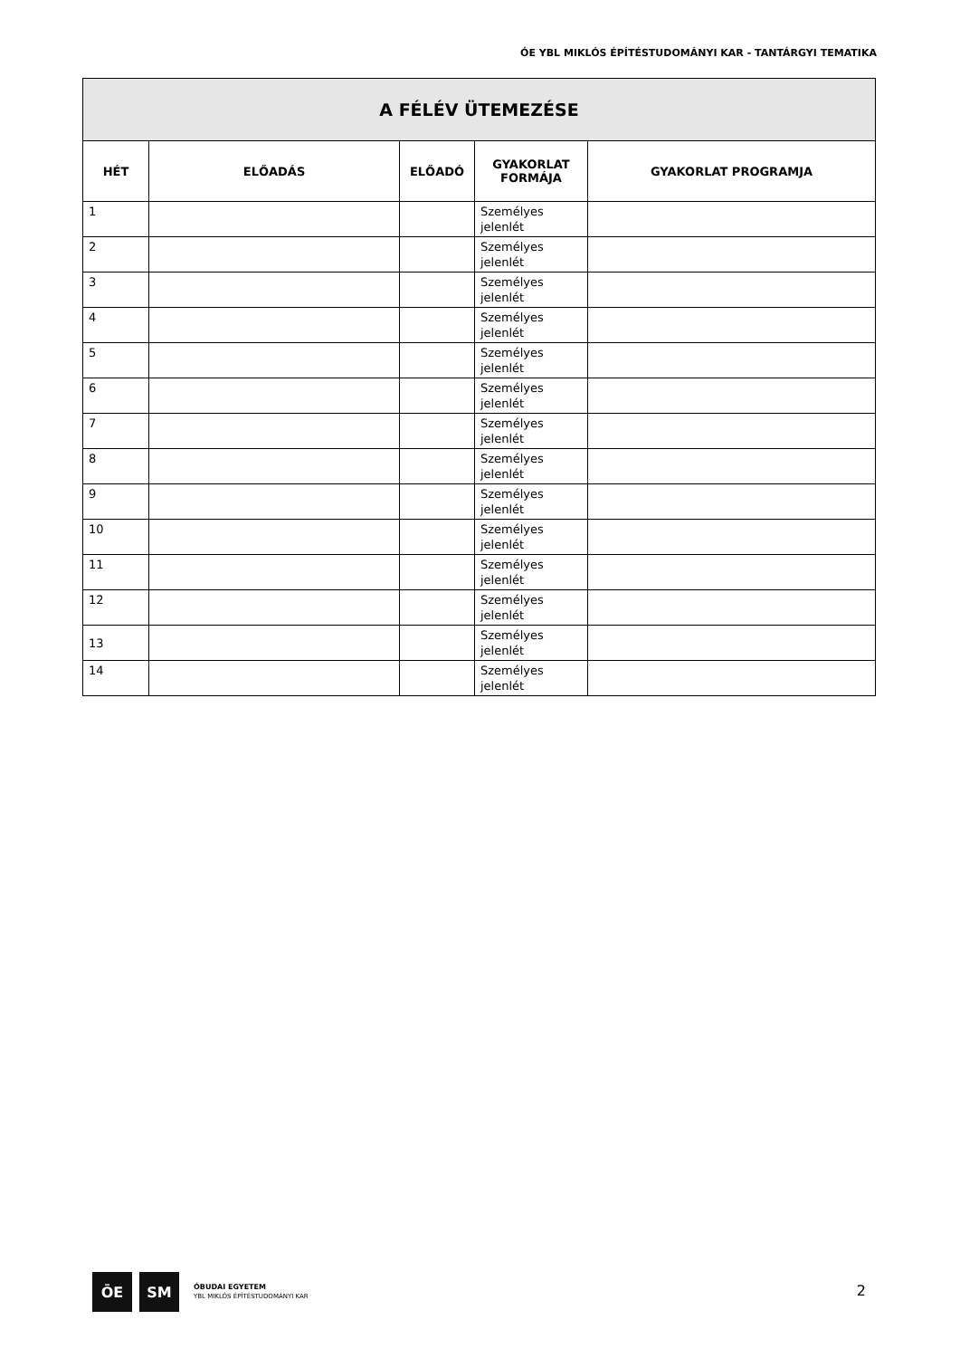ÓE YBL MIKLÓS ÉPÍTÉSTUDOMÁNYI KAR - TANTÁRGYI TEMATIKA
| A FÉLÉV ÜTEMEZÉSE | | | | |
| --- | --- | --- | --- | --- |
| HÉT | ELŐADÁS | ELŐADÓ | GYAKORLAT FORMÁJA | GYAKORLAT PROGRAMJA |
| 1 | | | Személyes jelenlét | |
| 2 | | | Személyes jelenlét | |
| 3 | | | Személyes jelenlét | |
| 4 | | | Személyes jelenlét | |
| 5 | | | Személyes jelenlét | |
| 6 | | | Személyes jelenlét | |
| 7 | | | Személyes jelenlét | |
| 8 | | | Személyes jelenlét | |
| 9 | | | Személyes jelenlét | |
| 10 | | | Személyes jelenlét | |
| 11 | | | Személyes jelenlét | |
| 12 | | | Személyes jelenlét | |
| 13 | | | Személyes jelenlét | |
| 14 | | | Személyes jelenlét | |
ŌE ЅМ
ÓBUDAI EGYETEM
YBL MIKLÓS ÉPÍTÉSTUDOMÁNYI KAR
2